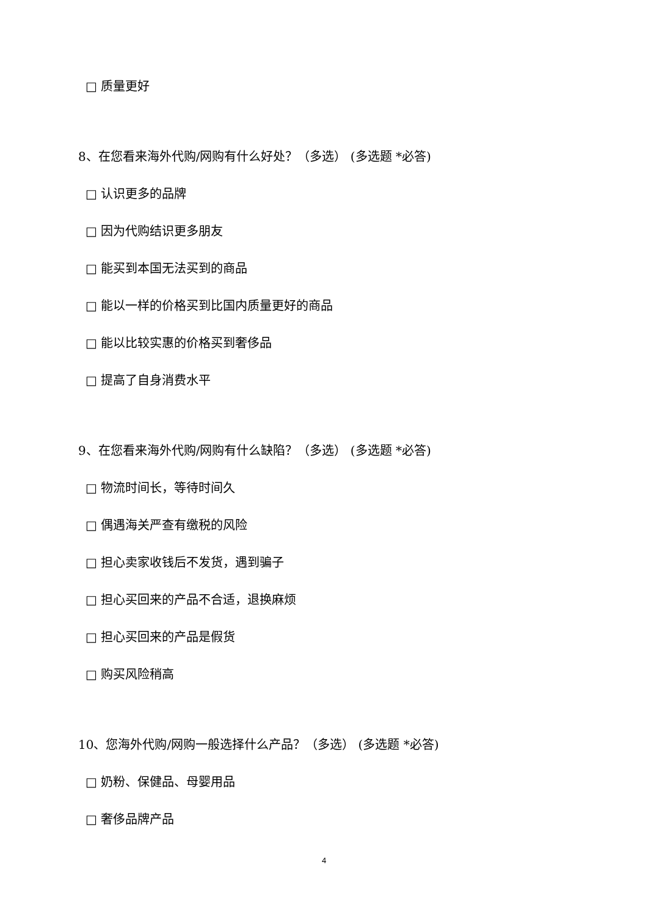□ 质量更好
8、在您看来海外代购/网购有什么好处？（多选） (多选题 *必答)
□ 认识更多的品牌
□ 因为代购结识更多朋友
□ 能买到本国无法买到的商品
□ 能以一样的价格买到比国内质量更好的商品
□ 能以比较实惠的价格买到奢侈品
□ 提高了自身消费水平
9、在您看来海外代购/网购有什么缺陷？（多选） (多选题 *必答)
□ 物流时间长，等待时间久
□ 偶遇海关严查有缴税的风险
□ 担心卖家收钱后不发货，遇到骗子
□ 担心买回来的产品不合适，退换麻烦
□ 担心买回来的产品是假货
□ 购买风险稍高
10、您海外代购/网购一般选择什么产品？（多选） (多选题 *必答)
□ 奶粉、保健品、母婴用品
□ 奢侈品牌产品
4